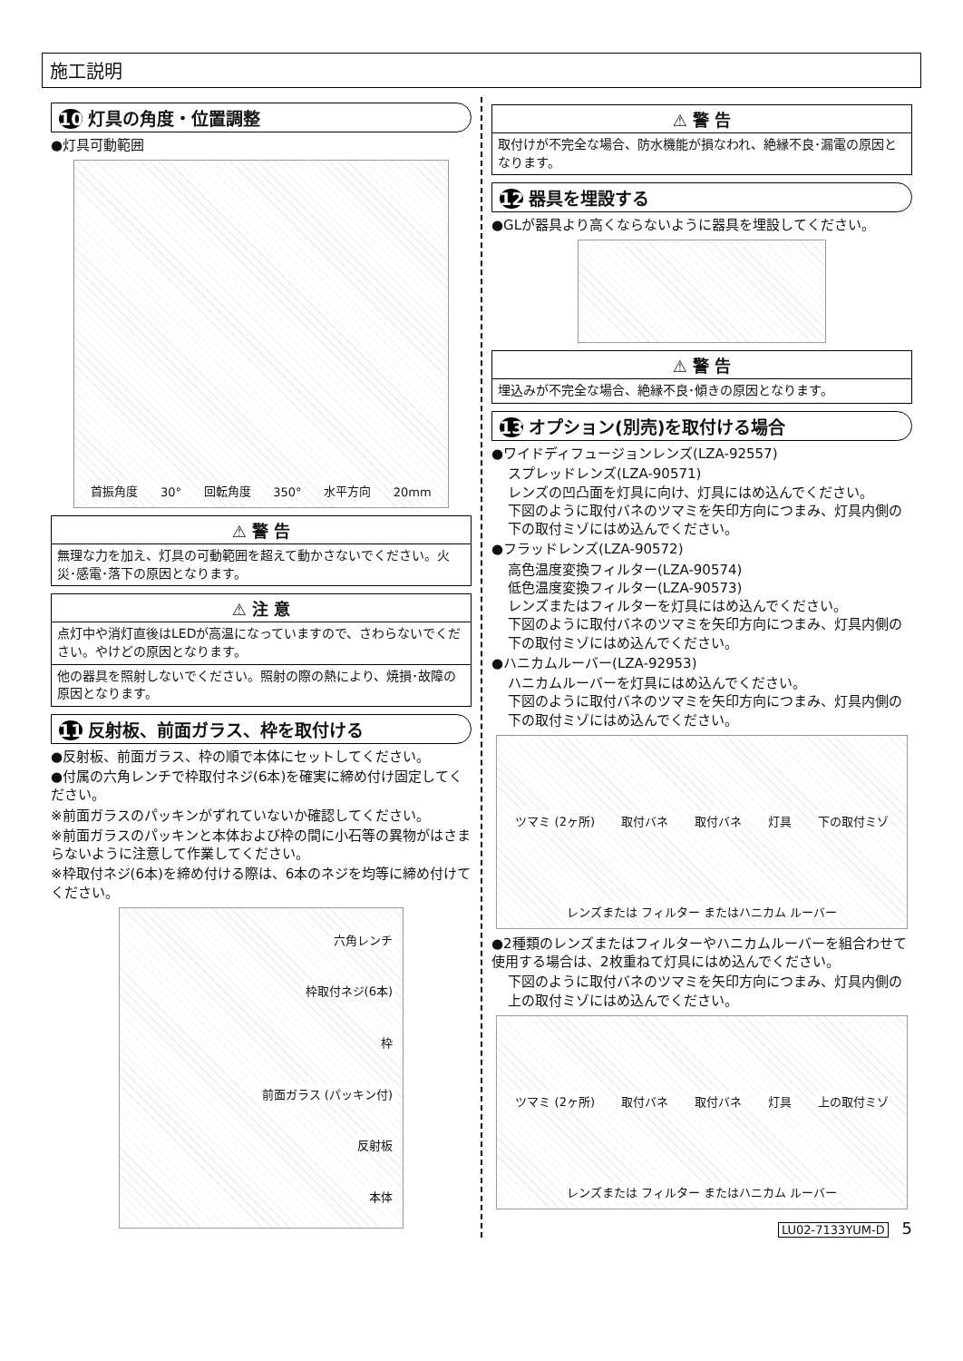施工説明
10 灯具の角度・位置調整
●灯具可動範囲
首振角度 30° 回転角度 350° 水平方向 20mm
⚠ 警 告
無理な力を加え、灯具の可動範囲を超えて動かさないでください。火災･感電･落下の原因となります。
⚠ 注 意
点灯中や消灯直後はLEDが高温になっていますので、さわらないでください。やけどの原因となります。
他の器具を照射しないでください。照射の際の熱により、焼損･故障の原因となります。
11 反射板、前面ガラス、枠を取付ける
●反射板、前面ガラス、枠の順で本体にセットしてください。
●付属の六角レンチで枠取付ネジ(6本)を確実に締め付け固定してください。
※前面ガラスのパッキンがずれていないか確認してください。
※前面ガラスのパッキンと本体および枠の間に小石等の異物がはさまらないように注意して作業してください。
※枠取付ネジ(6本)を締め付ける際は、6本のネジを均等に締め付けてください。
六角レンチ
枠取付ネジ(6本)
枠
前面ガラス (パッキン付)
反射板
本体
⚠ 警 告
取付けが不完全な場合、防水機能が損なわれ、絶縁不良･漏電の原因となります。
12 器具を埋設する
●GLが器具より高くならないように器具を埋設してください。
⚠ 警 告
埋込みが不完全な場合、絶縁不良･傾きの原因となります。
13 オプション(別売)を取付ける場合
●ワイドディフュージョンレンズ(LZA-92557)
スプレッドレンズ(LZA-90571)
レンズの凹凸面を灯具に向け、灯具にはめ込んでください。
下図のように取付バネのツマミを矢印方向につまみ、灯具内側の下の取付ミゾにはめ込んでください。
●フラッドレンズ(LZA-90572)
高色温度変換フィルター(LZA-90574)
低色温度変換フィルター(LZA-90573)
レンズまたはフィルターを灯具にはめ込んでください。
下図のように取付バネのツマミを矢印方向につまみ、灯具内側の下の取付ミゾにはめ込んでください。
●ハニカムルーバー(LZA-92953)
ハニカムルーバーを灯具にはめ込んでください。
下図のように取付バネのツマミを矢印方向につまみ、灯具内側の下の取付ミゾにはめ込んでください。
ツマミ (2ヶ所) 取付バネ 取付バネ 灯具 下の取付ミゾ レンズまたは フィルター またはハニカム ルーバー
●2種類のレンズまたはフィルターやハニカムルーバーを組合わせて使用する場合は、2枚重ねて灯具にはめ込んでください。
下図のように取付バネのツマミを矢印方向につまみ、灯具内側の上の取付ミゾにはめ込んでください。
ツマミ (2ヶ所) 取付バネ 取付バネ 灯具 上の取付ミゾ レンズまたは フィルター またはハニカム ルーバー
LU02-7133YUM-D 5